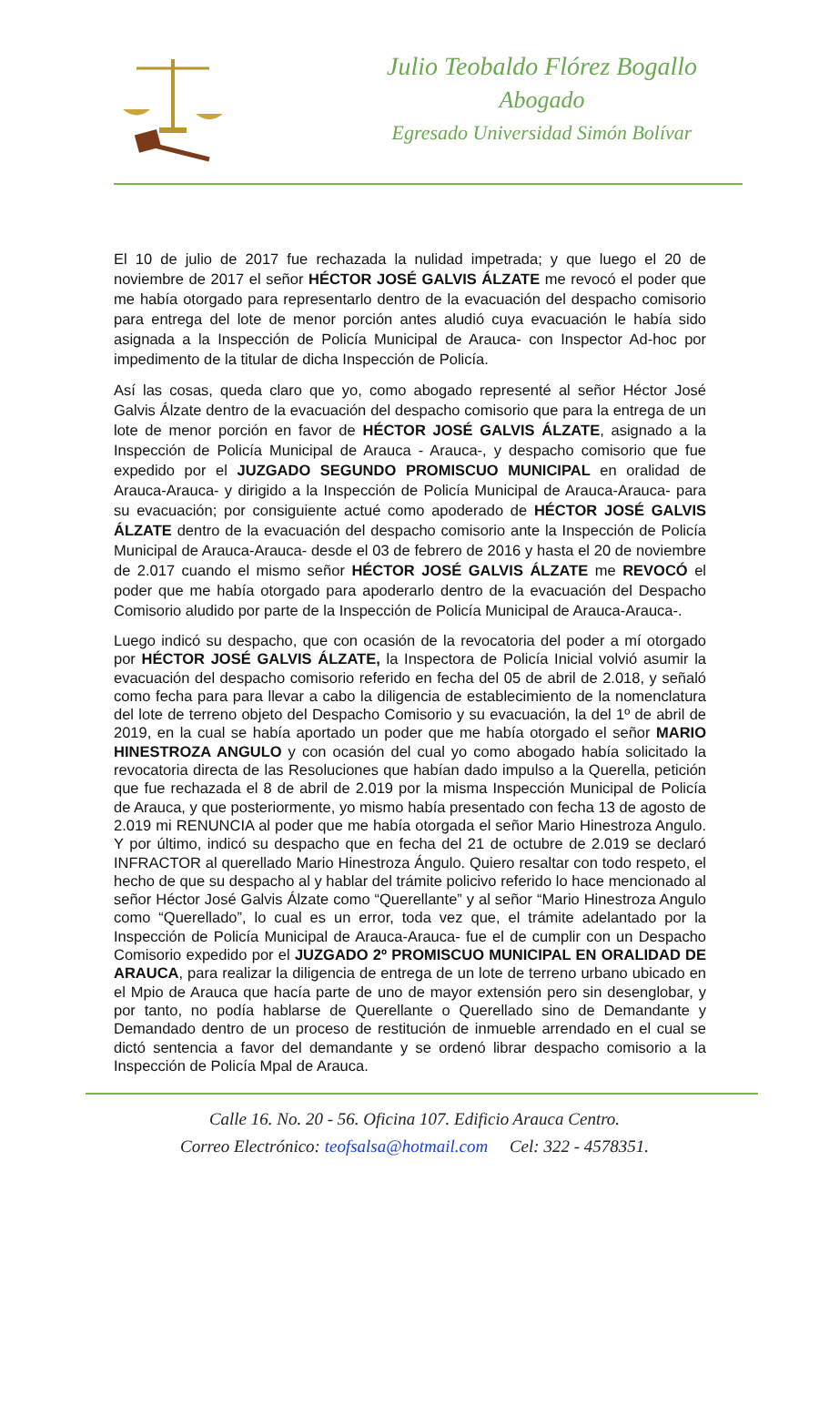Julio Teobaldo Flórez Bogallo
Abogado
Egresado Universidad Simón Bolívar
El 10 de julio de 2017 fue rechazada la nulidad impetrada; y que luego el 20 de noviembre de 2017 el señor HÉCTOR JOSÉ GALVIS ÁLZATE me revocó el poder que me había otorgado para representarlo dentro de la evacuación del despacho comisorio para entrega del lote de menor porción antes aludió cuya evacuación le había sido asignada a la Inspección de Policía Municipal de Arauca- con Inspector Ad-hoc por impedimento de la titular de dicha Inspección de Policía.
Así las cosas, queda claro que yo, como abogado representé al señor Héctor José Galvis Álzate dentro de la evacuación del despacho comisorio que para la entrega de un lote de menor porción en favor de HÉCTOR JOSÉ GALVIS ÁLZATE, asignado a la Inspección de Policía Municipal de Arauca - Arauca-, y despacho comisorio que fue expedido por el JUZGADO SEGUNDO PROMISCUO MUNICIPAL en oralidad de Arauca-Arauca- y dirigido a la Inspección de Policía Municipal de Arauca-Arauca- para su evacuación; por consiguiente actué como apoderado de HÉCTOR JOSÉ GALVIS ÁLZATE dentro de la evacuación del despacho comisorio ante la Inspección de Policía Municipal de Arauca-Arauca- desde el 03 de febrero de 2016 y hasta el 20 de noviembre de 2.017 cuando el mismo señor HÉCTOR JOSÉ GALVIS ÁLZATE me REVOCÓ el poder que me había otorgado para apoderarlo dentro de la evacuación del Despacho Comisorio aludido por parte de la Inspección de Policía Municipal de Arauca-Arauca-.
Luego indicó su despacho, que con ocasión de la revocatoria del poder a mí otorgado por HÉCTOR JOSÉ GALVIS ÁLZATE, la Inspectora de Policía Inicial volvió asumir la evacuación del despacho comisorio referido en fecha del 05 de abril de 2.018, y señaló como fecha para para llevar a cabo la diligencia de establecimiento de la nomenclatura del lote de terreno objeto del Despacho Comisorio y su evacuación, la del 1º de abril de 2019, en la cual se había aportado un poder que me había otorgado el señor MARIO HINESTROZA ANGULO y con ocasión del cual yo como abogado había solicitado la revocatoria directa de las Resoluciones que habían dado impulso a la Querella, petición que fue rechazada el 8 de abril de 2.019 por la misma Inspección Municipal de Policía de Arauca, y que posteriormente, yo mismo había presentado con fecha 13 de agosto de 2.019 mi RENUNCIA al poder que me había otorgada el señor Mario Hinestroza Angulo. Y por último, indicó su despacho que en fecha del 21 de octubre de 2.019 se declaró INFRACTOR al querellado Mario Hinestroza Ángulo. Quiero resaltar con todo respeto, el hecho de que su despacho al y hablar del trámite policivo referido lo hace mencionado al señor Héctor José Galvis Álzate como “Querellante” y al señor “Mario Hinestroza Angulo como “Querellado”, lo cual es un error, toda vez que, el trámite adelantado por la Inspección de Policía Municipal de Arauca-Arauca- fue el de cumplir con un Despacho Comisorio expedido por el JUZGADO 2º PROMISCUO MUNICIPAL EN ORALIDAD DE ARAUCA, para realizar la diligencia de entrega de un lote de terreno urbano ubicado en el Mpio de Arauca que hacía parte de uno de mayor extensión pero sin desenglobar, y por tanto, no podía hablarse de Querellante o Querellado sino de Demandante y Demandado dentro de un proceso de restitución de inmueble arrendado en el cual se dictó sentencia a favor del demandante y se ordenó librar despacho comisorio a la Inspección de Policía Mpal de Arauca.
Calle 16. No. 20 - 56. Oficina 107. Edificio Arauca Centro.
Correo Electrónico: teofsalsa@hotmail.com Cel: 322 - 4578351.